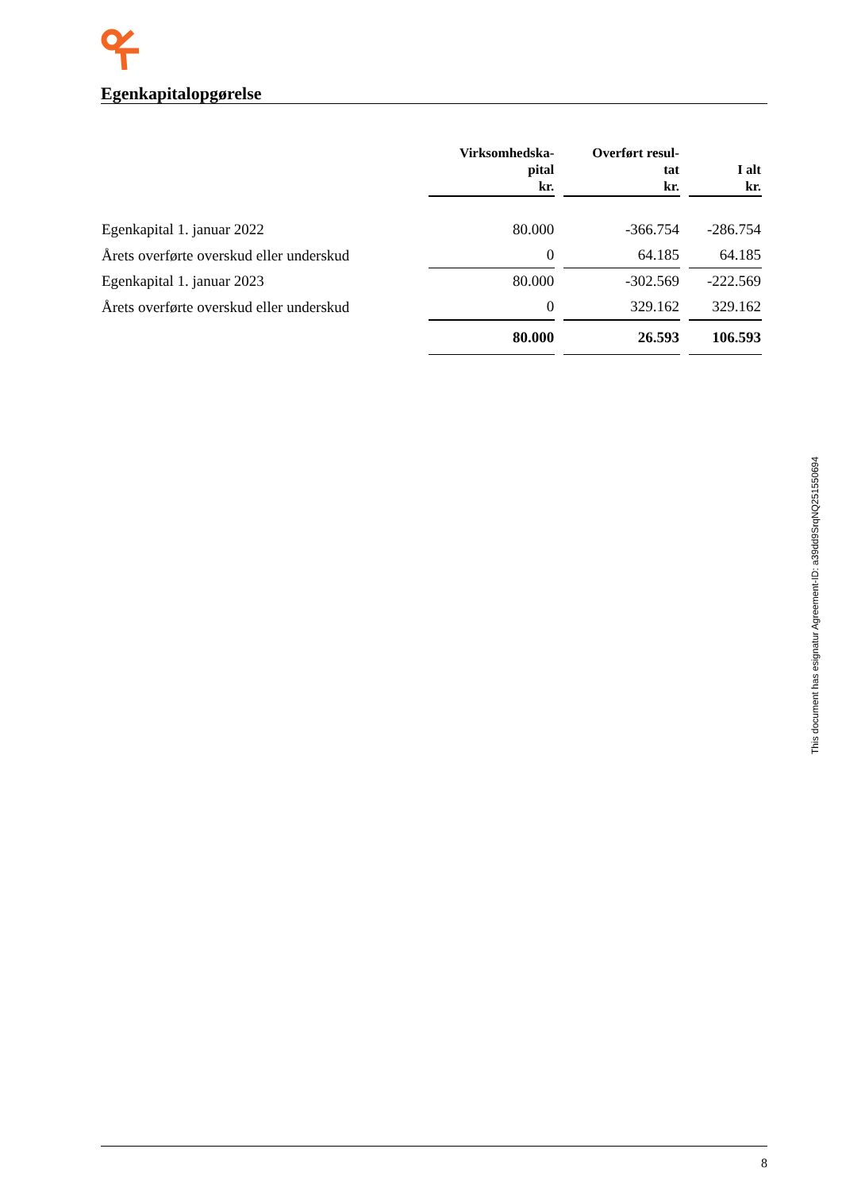Egenkapitalopgørelse
| | Virksomhedska- pital kr. | Overført resul- tat kr. | I alt kr. |
| --- | --- | --- | --- |
| Egenkapital 1. januar 2022 | 80.000 | -366.754 | -286.754 |
| Årets overførte overskud eller underskud | 0 | 64.185 | 64.185 |
| Egenkapital 1. januar 2023 | 80.000 | -302.569 | -222.569 |
| Årets overførte overskud eller underskud | 0 | 329.162 | 329.162 |
| | 80.000 | 26.593 | 106.593 |
This document has esignatur Agreement-ID: a39dd9SrqNQ251550694
8